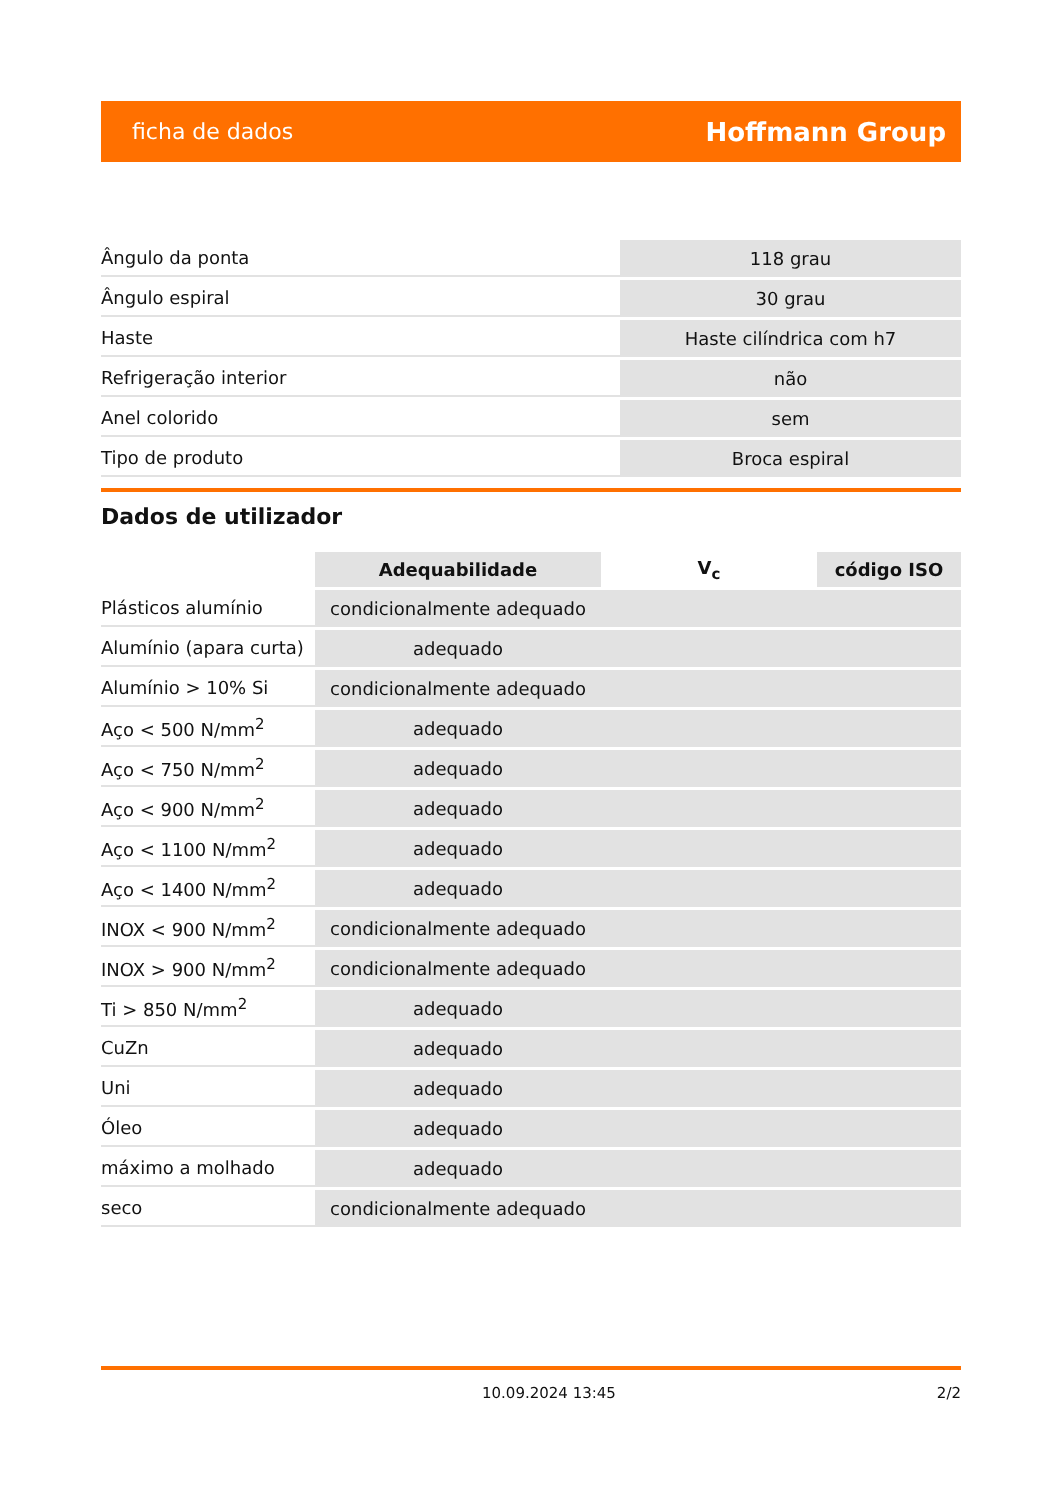ficha de dados Hoffmann Group
| Ângulo da ponta | 118 grau |
| Ângulo espiral | 30 grau |
| Haste | Haste cilíndrica com h7 |
| Refrigeração interior | não |
| Anel colorido | sem |
| Tipo de produto | Broca espiral |
Dados de utilizador
| | Adequabilidade | V<sub>c</sub> | código ISO |
| --- | --- | --- | --- |
| Plásticos alumínio | condicionalmente adequado | | |
| Alumínio (apara curta) | adequado | | |
| Alumínio > 10% Si | condicionalmente adequado | | |
| Aço < 500 N/mm<sup>2</sup> | adequado | | |
| Aço < 750 N/mm<sup>2</sup> | adequado | | |
| Aço < 900 N/mm<sup>2</sup> | adequado | | |
| Aço < 1100 N/mm<sup>2</sup> | adequado | | |
| Aço < 1400 N/mm<sup>2</sup> | adequado | | |
| INOX < 900 N/mm<sup>2</sup> | condicionalmente adequado | | |
| INOX > 900 N/mm<sup>2</sup> | condicionalmente adequado | | |
| Ti > 850 N/mm<sup>2</sup> | adequado | | |
| CuZn | adequado | | |
| Uni | adequado | | |
| Óleo | adequado | | |
| máximo a molhado | adequado | | |
| seco | condicionalmente adequado | | |
10.09.2024 13:45 2/2